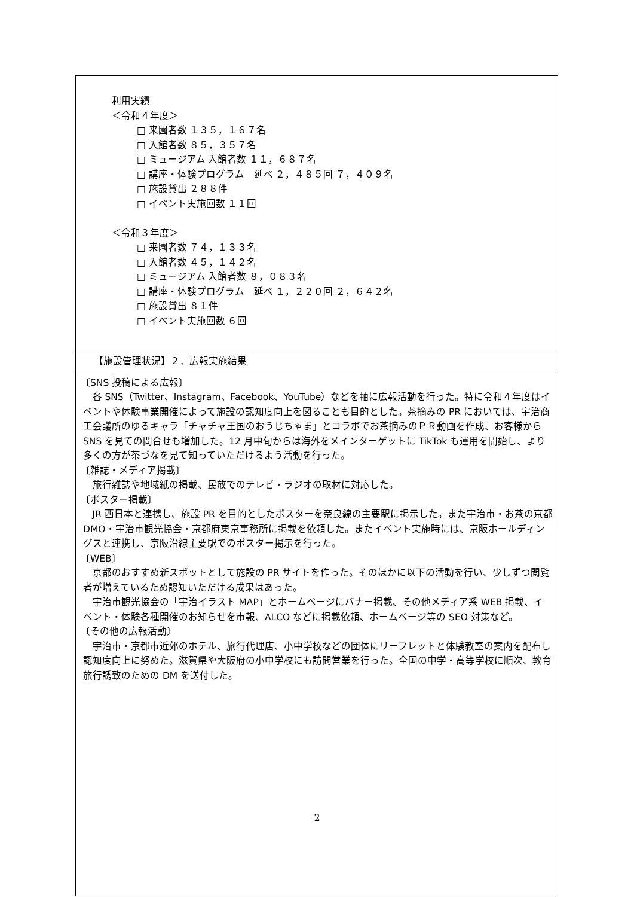| 利用実績 ＜令和４年度＞ □ 来園者数 １３５，１６７名 □ 入館者数 ８５，３５７名 □ ミュージアム 入館者数 １１，６８７名 □ 講座・体験プログラム 延べ ２，４８５回 ７，４０９名 □ 施設貸出 ２８８件 □ イベント実施回数 １１回 ＜令和３年度＞ □ 来園者数 ７４，１３３名 □ 入館者数 ４５，１４２名 □ ミュージアム 入館者数 ８，０８３名 □ 講座・体験プログラム 延べ １，２２０回 ２，６４２名 □ 施設貸出 ８１件 □ イベント実施回数 ６回 |
| 【施設管理状況】２．広報実施結果 |
| 〔SNS 投稿による広報〕 各 SNS（Twitter、Instagram、Facebook、YouTube）などを軸に広報活動を行った。特に令和４年度はイベントや体験事業開催によって施設の認知度向上を図ることも目的とした。茶摘みの PR においては、宇治商工会議所のゆるキャラ「チャチャ王国のおうじちゃま」とコラボでお茶摘みのＰＲ動画を作成、お客様から SNS を見ての問合せも増加した。12 月中旬からは海外をメインターゲットに TikTok も運用を開始し、より多くの方が茶づなを見て知っていただけるよう活動を行った。 〔雑誌・メディア掲載〕 旅行雑誌や地域紙の掲載、民放でのテレビ・ラジオの取材に対応した。 〔ポスター掲載〕 JR 西日本と連携し、施設 PR を目的としたポスターを奈良線の主要駅に掲示した。また宇治市・お茶の京都 DMO・宇治市観光協会・京都府東京事務所に掲載を依頼した。またイベント実施時には、京阪ホールディングスと連携し、京阪沿線主要駅でのポスター掲示を行った。 〔WEB〕 京都のおすすめ新スポットとして施設の PR サイトを作った。そのほかに以下の活動を行い、少しずつ閲覧者が増えているため認知いただける成果はあった。 宇治市観光協会の「宇治イラスト MAP」とホームページにバナー掲載、その他メディア系 WEB 掲載、イベント・体験各種開催のお知らせを市報、ALCO などに掲載依頼、ホームページ等の SEO 対策など。 〔その他の広報活動〕 宇治市・京都市近郊のホテル、旅行代理店、小中学校などの団体にリーフレットと体験教室の案内を配布し認知度向上に努めた。滋賀県や大阪府の小中学校にも訪問営業を行った。全国の中学・高等学校に順次、教育旅行誘致のための DM を送付した。 |
2